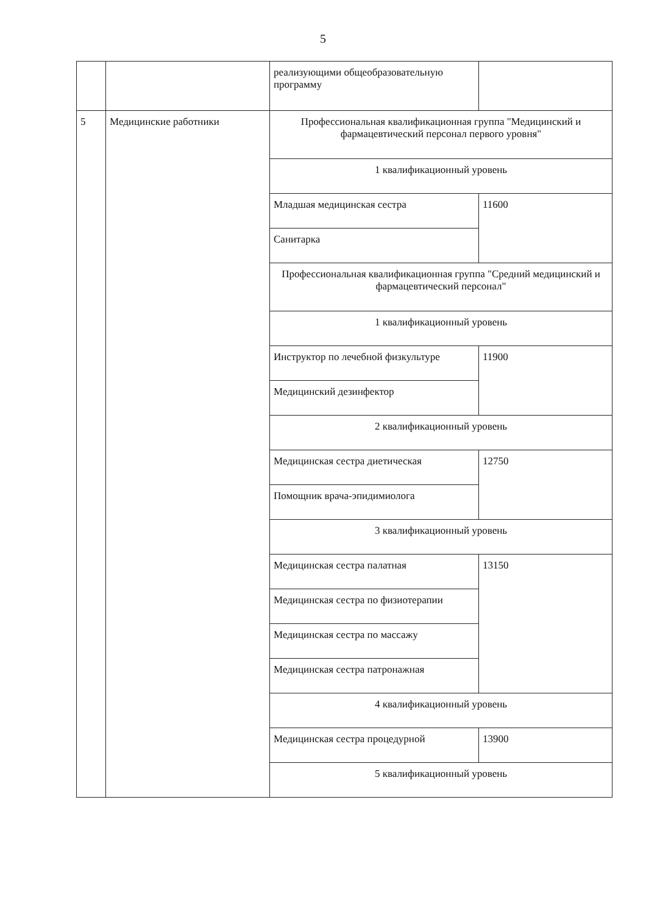5
| | | реализующими общеобразовательную программу | |
| 5 | Медицинские работники | Профессиональная квалификационная группа "Медицинский и фармацевтический персонал первого уровня" | |
| | | 1 квалификационный уровень | |
| | | Младшая медицинская сестра | 11600 |
| | | Санитарка | |
| | | Профессиональная квалификационная группа "Средний медицинский и фармацевтический персонал" | |
| | | 1 квалификационный уровень | |
| | | Инструктор по лечебной физкультуре | 11900 |
| | | Медицинский дезинфектор | |
| | | 2 квалификационный уровень | |
| | | Медицинская сестра диетическая | 12750 |
| | | Помощник врача-эпидимиолога | |
| | | 3 квалификационный уровень | |
| | | Медицинская сестра палатная | 13150 |
| | | Медицинская сестра по физиотерапии | |
| | | Медицинская сестра по массажу | |
| | | Медицинская сестра патронажная | |
| | | 4 квалификационный уровень | |
| | | Медицинская сестра процедурной | 13900 |
| | | 5 квалификационный уровень | |